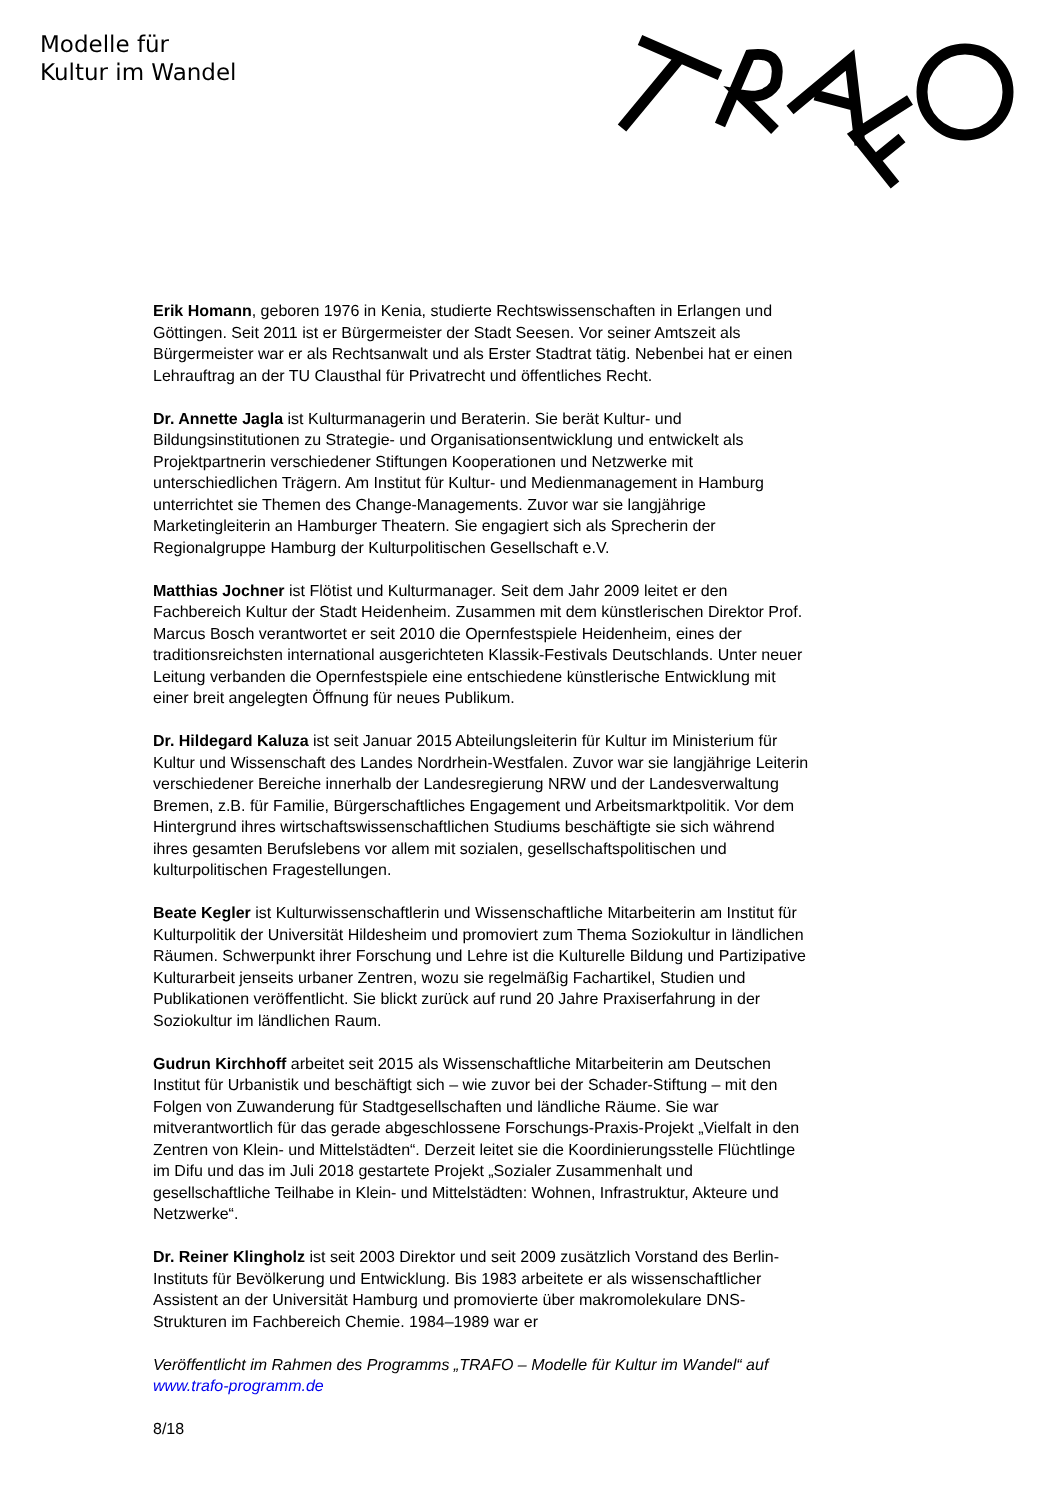Modelle für
Kultur im Wandel
Erik Homann, geboren 1976 in Kenia, studierte Rechtswissenschaften in Erlangen und Göttingen. Seit 2011 ist er Bürgermeister der Stadt Seesen. Vor seiner Amtszeit als Bürgermeister war er als Rechtsanwalt und als Erster Stadtrat tätig. Nebenbei hat er einen Lehrauftrag an der TU Clausthal für Privatrecht und öffentliches Recht.
Dr. Annette Jagla ist Kulturmanagerin und Beraterin. Sie berät Kultur- und Bildungsinstitutionen zu Strategie- und Organisationsentwicklung und entwickelt als Projektpartnerin verschiedener Stiftungen Kooperationen und Netzwerke mit unterschiedlichen Trägern. Am Institut für Kultur- und Medienmanagement in Hamburg unterrichtet sie Themen des Change-Managements. Zuvor war sie langjährige Marketingleiterin an Hamburger Theatern. Sie engagiert sich als Sprecherin der Regionalgruppe Hamburg der Kulturpolitischen Gesellschaft e.V.
Matthias Jochner ist Flötist und Kulturmanager. Seit dem Jahr 2009 leitet er den Fachbereich Kultur der Stadt Heidenheim. Zusammen mit dem künstlerischen Direktor Prof. Marcus Bosch verantwortet er seit 2010 die Opernfestspiele Heidenheim, eines der traditionsreichsten international ausgerichteten Klassik-Festivals Deutschlands. Unter neuer Leitung verbanden die Opernfestspiele eine entschiedene künstlerische Entwicklung mit einer breit angelegten Öffnung für neues Publikum.
Dr. Hildegard Kaluza ist seit Januar 2015 Abteilungsleiterin für Kultur im Ministerium für Kultur und Wissenschaft des Landes Nordrhein-Westfalen. Zuvor war sie langjährige Leiterin verschiedener Bereiche innerhalb der Landesregierung NRW und der Landesverwaltung Bremen, z.B. für Familie, Bürgerschaftliches Engagement und Arbeitsmarktpolitik. Vor dem Hintergrund ihres wirtschaftswissenschaftlichen Studiums beschäftigte sie sich während ihres gesamten Berufslebens vor allem mit sozialen, gesellschaftspolitischen und kulturpolitischen Fragestellungen.
Beate Kegler ist Kulturwissenschaftlerin und Wissenschaftliche Mitarbeiterin am Institut für Kulturpolitik der Universität Hildesheim und promoviert zum Thema Soziokultur in ländlichen Räumen. Schwerpunkt ihrer Forschung und Lehre ist die Kulturelle Bildung und Partizipative Kulturarbeit jenseits urbaner Zentren, wozu sie regelmäßig Fachartikel, Studien und Publikationen veröffentlicht. Sie blickt zurück auf rund 20 Jahre Praxiserfahrung in der Soziokultur im ländlichen Raum.
Gudrun Kirchhoff arbeitet seit 2015 als Wissenschaftliche Mitarbeiterin am Deutschen Institut für Urbanistik und beschäftigt sich – wie zuvor bei der Schader-Stiftung – mit den Folgen von Zuwanderung für Stadtgesellschaften und ländliche Räume. Sie war mitverantwortlich für das gerade abgeschlossene Forschungs-Praxis-Projekt „Vielfalt in den Zentren von Klein- und Mittelstädten“. Derzeit leitet sie die Koordinierungsstelle Flüchtlinge im Difu und das im Juli 2018 gestartete Projekt „Sozialer Zusammenhalt und gesellschaftliche Teilhabe in Klein- und Mittelstädten: Wohnen, Infrastruktur, Akteure und Netzwerke“.
Dr. Reiner Klingholz ist seit 2003 Direktor und seit 2009 zusätzlich Vorstand des Berlin-Instituts für Bevölkerung und Entwicklung. Bis 1983 arbeitete er als wissenschaftlicher Assistent an der Universität Hamburg und promovierte über makromolekulare DNS-Strukturen im Fachbereich Chemie. 1984–1989 war er
Veröffentlicht im Rahmen des Programms „TRAFO – Modelle für Kultur im Wandel“ auf www.trafo-programm.de
8/18